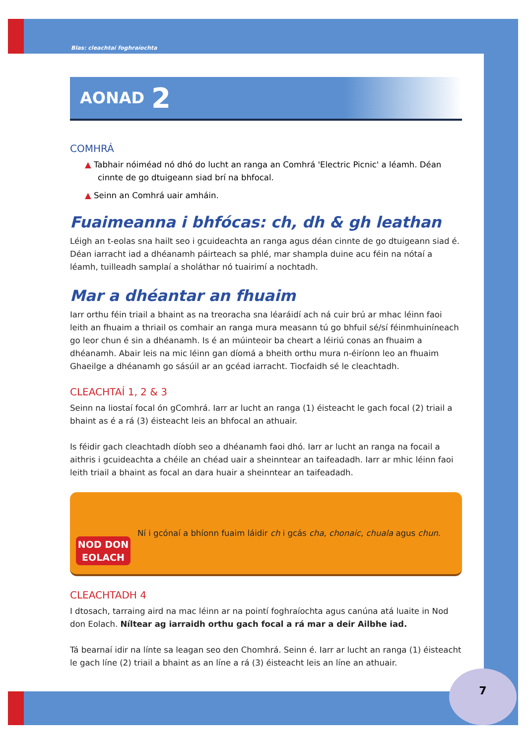Blas: cleachtaí foghraíochta
AONAD 2
COMHRÁ
▲ Tabhair nóiméad nó dhó do lucht an ranga an Comhrá 'Electric Picnic' a léamh. Déan cinnte de go dtuigeann siad brí na bhfocal.
▲ Seinn an Comhrá uair amháin.
Fuaimeanna i bhfócas: ch, dh & gh leathan
Léigh an t-eolas sna hailt seo i gcuideachta an ranga agus déan cinnte de go dtuigeann siad é. Déan iarracht iad a dhéanamh páirteach sa phlé, mar shampla duine acu féin na nótaí a léamh, tuilleadh samplaí a sholáthar nó tuairimí a nochtadh.
Mar a dhéantar an fhuaim
Iarr orthu féin triail a bhaint as na treoracha sna léaráidí ach ná cuir brú ar mhac léinn faoi leith an fhuaim a thriail os comhair an ranga mura measann tú go bhfuil sé/sí féinmhuiníneach go leor chun é sin a dhéanamh. Is é an múinteoir ba cheart a léiriú conas an fhuaim a dhéanamh. Abair leis na mic léinn gan díomá a bheith orthu mura n-éiríonn leo an fhuaim Ghaeilge a dhéanamh go sásúil ar an gcéad iarracht. Tiocfaidh sé le cleachtadh.
CLEACHTAÍ 1, 2 & 3
Seinn na liostaí focal ón gComhrá. Iarr ar lucht an ranga (1) éisteacht le gach focal (2) triail a bhaint as é a rá (3) éisteacht leis an bhfocal an athuair.
Is féidir gach cleachtadh díobh seo a dhéanamh faoi dhó. Iarr ar lucht an ranga na focail a aithris i gcuideachta a chéile an chéad uair a sheinntear an taifeadadh. Iarr ar mhic léinn faoi leith triail a bhaint as focal an dara huair a sheinntear an taifeadadh.
NOD DON
EOLACH
Ní i gcónaí a bhíonn fuaim láidir ch i gcás cha, chonaic, chuala agus chun.
CLEACHTADH 4
I dtosach, tarraing aird na mac léinn ar na pointí foghraíochta agus canúna atá luaite in Nod don Eolach. Níltear ag iarraidh orthu gach focal a rá mar a deir Ailbhe iad.
Tá bearnaí idir na línte sa leagan seo den Chomhrá. Seinn é. Iarr ar lucht an ranga (1) éisteacht le gach líne (2) triail a bhaint as an líne a rá (3) éisteacht leis an líne an athuair.
7